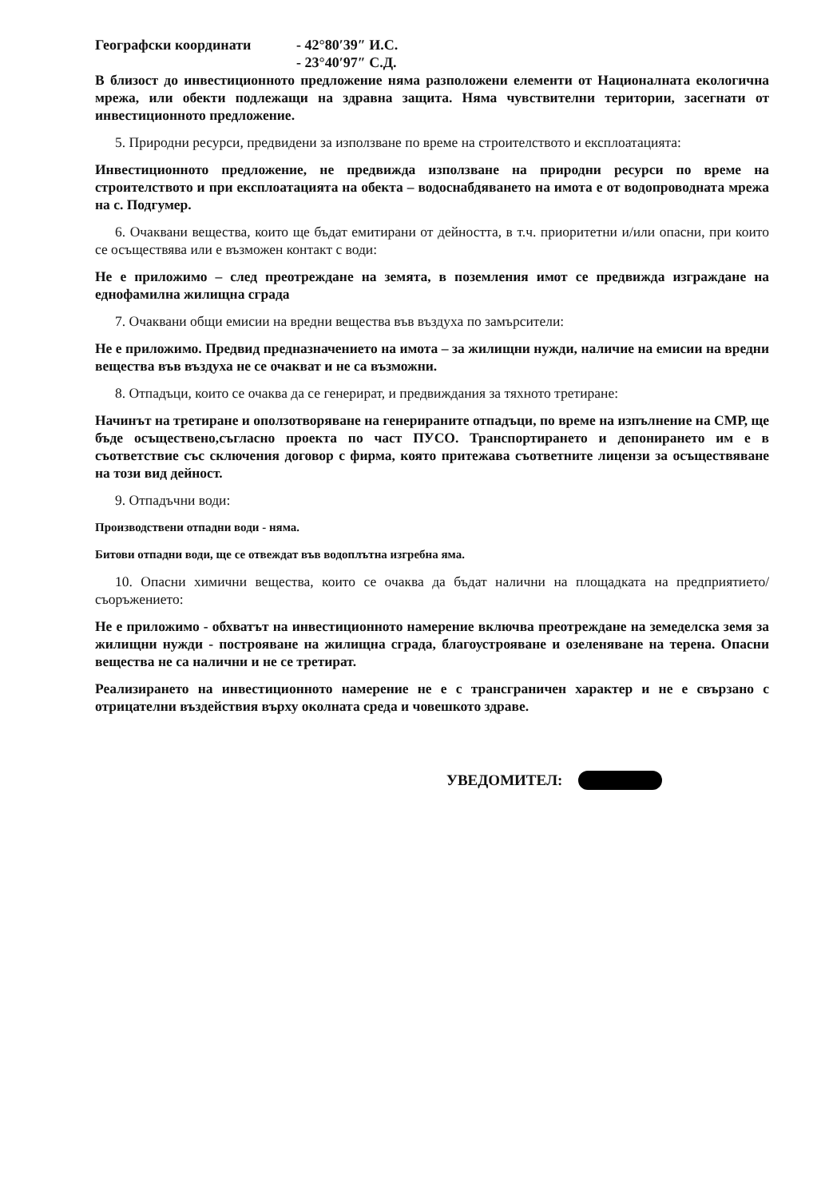Географски координати - 42°80′39″ И.С.
- 23°40′97″ С.Д.
В близост до инвестиционното предложение няма разположени елементи от Националната екологична мрежа, или обекти подлежащи на здравна защита. Няма чувствителни територии, засегнати от инвестиционното предложение.
5. Природни ресурси, предвидени за използване по време на строителството и експлоатацията:
Инвестиционното предложение, не предвижда използване на природни ресурси по време на строителството и при експлоатацията на обекта – водоснабдяването на имота е от водопроводната мрежа на с. Подгумер.
6. Очаквани вещества, които ще бъдат емитирани от дейността, в т.ч. приоритетни и/или опасни, при които се осъществява или е възможен контакт с води:
Не е приложимо – след преотреждане на земята, в поземления имот се предвижда изграждане на еднофамилна жилищна сграда
7. Очаквани общи емисии на вредни вещества във въздуха по замърсители:
Не е приложимо. Предвид предназначението на имота – за жилищни нужди, наличие на емисии на вредни вещества във въздуха не се очакват и не са възможни.
8. Отпадъци, които се очаква да се генерират, и предвиждания за тяхното третиране:
Начинът на третиране и оползотворяване на генерираните отпадъци, по време на изпълнение на СМР, ще бъде осъществено,съгласно проекта по част ПУСО. Транспортирането и депонирането им е в съответствие със сключения договор с фирма, която притежава съответните лицензи за осъществяване на този вид дейност.
9. Отпадъчни води:
Производствени отпадни води - няма.
Битови отпадни води, ще се отвеждат във водоплътна изгребна яма.
10. Опасни химични вещества, които се очаква да бъдат налични на площадката на предприятието/съоръжението:
Не е приложимо - обхватът на инвестиционното намерение включва преотреждане на земеделска земя за жилищни нужди - построяване на жилищна сграда, благоустрояване и озеленяване на терена. Опасни вещества не са налични и не се третират.
Реализирането на инвестиционното намерение не е с трансграничен характер и не е свързано с отрицателни въздействия върху околната среда и човешкото здраве.
УВЕДОМИТЕЛ: